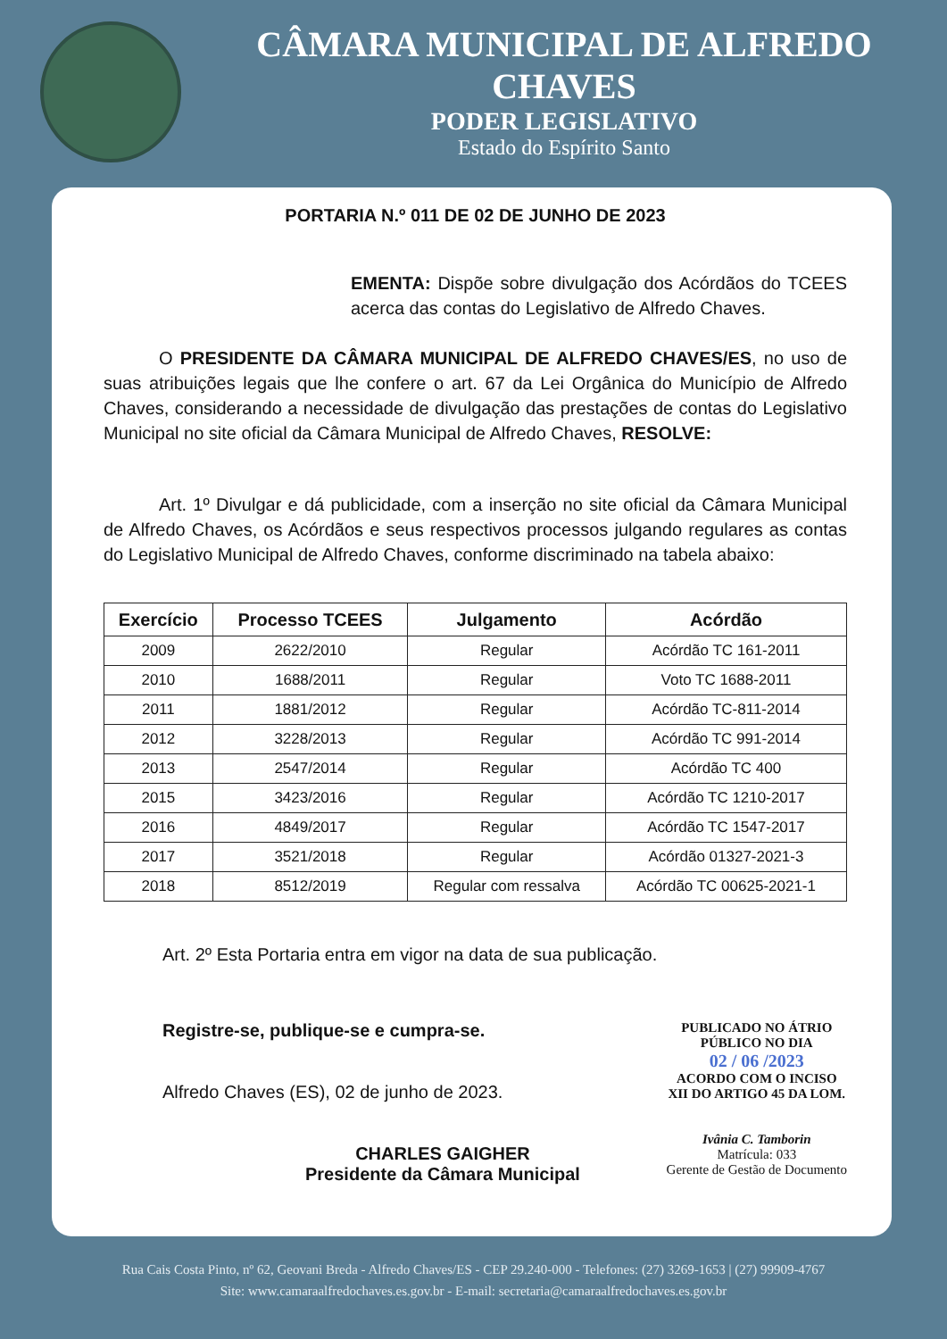CÂMARA MUNICIPAL DE ALFREDO CHAVES
PODER LEGISLATIVO
Estado do Espírito Santo
PORTARIA N.º 011 DE 02 DE JUNHO DE 2023
EMENTA: Dispõe sobre divulgação dos Acórdãos do TCEES acerca das contas do Legislativo de Alfredo Chaves.
O PRESIDENTE DA CÂMARA MUNICIPAL DE ALFREDO CHAVES/ES, no uso de suas atribuições legais que lhe confere o art. 67 da Lei Orgânica do Município de Alfredo Chaves, considerando a necessidade de divulgação das prestações de contas do Legislativo Municipal no site oficial da Câmara Municipal de Alfredo Chaves, RESOLVE:
Art. 1º Divulgar e dá publicidade, com a inserção no site oficial da Câmara Municipal de Alfredo Chaves, os Acórdãos e seus respectivos processos julgando regulares as contas do Legislativo Municipal de Alfredo Chaves, conforme discriminado na tabela abaixo:
| Exercício | Processo TCEES | Julgamento | Acórdão |
| --- | --- | --- | --- |
| 2009 | 2622/2010 | Regular | Acórdão TC 161-2011 |
| 2010 | 1688/2011 | Regular | Voto TC 1688-2011 |
| 2011 | 1881/2012 | Regular | Acórdão TC-811-2014 |
| 2012 | 3228/2013 | Regular | Acórdão TC 991-2014 |
| 2013 | 2547/2014 | Regular | Acórdão TC 400 |
| 2015 | 3423/2016 | Regular | Acórdão TC 1210-2017 |
| 2016 | 4849/2017 | Regular | Acórdão TC 1547-2017 |
| 2017 | 3521/2018 | Regular | Acórdão 01327-2021-3 |
| 2018 | 8512/2019 | Regular com ressalva | Acórdão TC 00625-2021-1 |
Art. 2º Esta Portaria entra em vigor na data de sua publicação.
Registre-se, publique-se e cumpra-se.
Alfredo Chaves (ES), 02 de junho de 2023.
CHARLES GAIGHER
Presidente da Câmara Municipal
PUBLICADO NO ÁTRIO
PÚBLICO NO DIA
02 / 06 /2023
ACORDO COM O INCISO
XII DO ARTIGO 45 DA LOM.
Ivânia C. Tamborin
Matrícula: 033
Gerente de Gestão de Documento
Rua Cais Costa Pinto, nº 62, Geovani Breda - Alfredo Chaves/ES - CEP 29.240-000 - Telefones: (27) 3269-1653 | (27) 99909-4767
Site: www.camaraalfredochaves.es.gov.br - E-mail: secretaria@camaraalfredochaves.es.gov.br